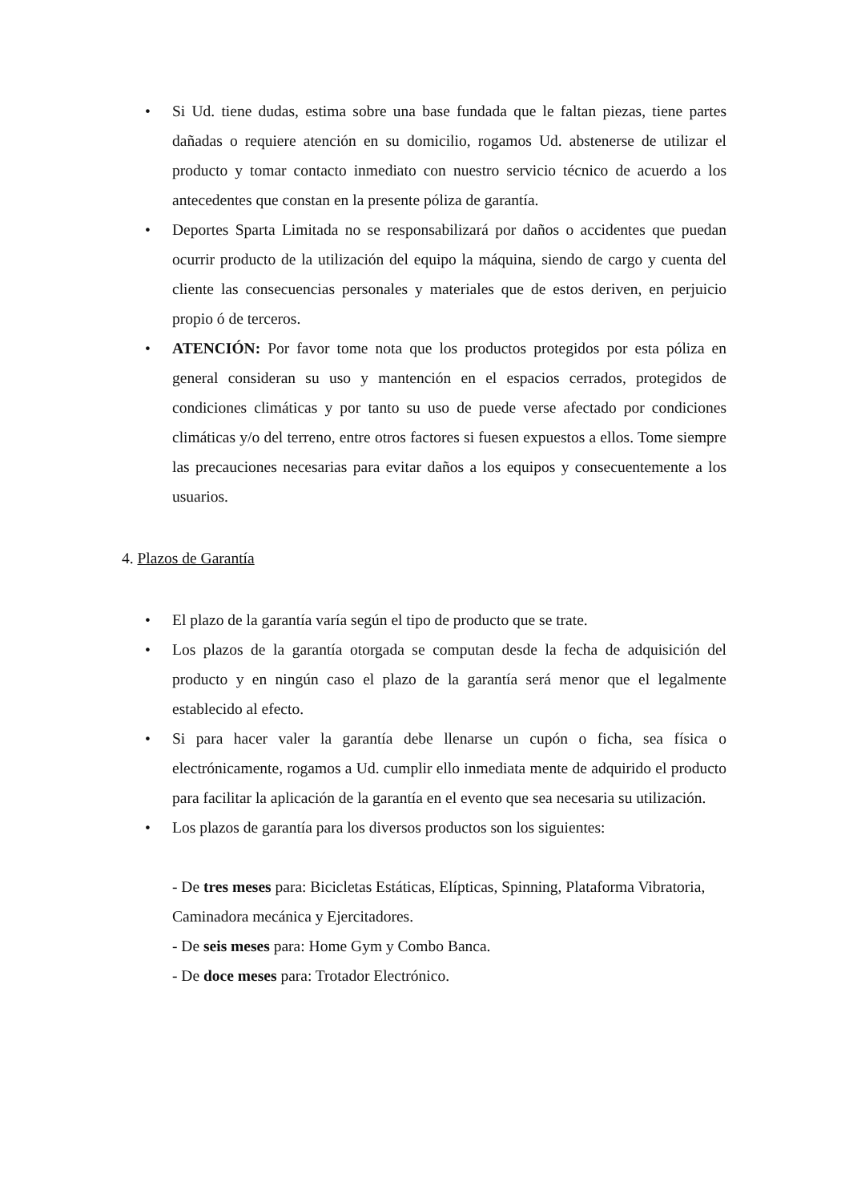• Si Ud. tiene dudas, estima sobre una base fundada que le faltan piezas, tiene partes dañadas o requiere atención en su domicilio, rogamos Ud. abstenerse de utilizar el producto y tomar contacto inmediato con nuestro servicio técnico de acuerdo a los antecedentes que constan en la presente póliza de garantía.
• Deportes Sparta Limitada no se responsabilizará por daños o accidentes que puedan ocurrir producto de la utilización del equipo la máquina, siendo de cargo y cuenta del cliente las consecuencias personales y materiales que de estos deriven, en perjuicio propio ó de terceros.
• ATENCIÓN: Por favor tome nota que los productos protegidos por esta póliza en general consideran su uso y mantención en el espacios cerrados, protegidos de condiciones climáticas y por tanto su uso de puede verse afectado por condiciones climáticas y/o del terreno, entre otros factores si fuesen expuestos a ellos. Tome siempre las precauciones necesarias para evitar daños a los equipos y consecuentemente a los usuarios.
4. Plazos de Garantía
• El plazo de la garantía varía según el tipo de producto que se trate.
• Los plazos de la garantía otorgada se computan desde la fecha de adquisición del producto y en ningún caso el plazo de la garantía será menor que el legalmente establecido al efecto.
• Si para hacer valer la garantía debe llenarse un cupón o ficha, sea física o electrónicamente, rogamos a Ud. cumplir ello inmediata mente de adquirido el producto para facilitar la aplicación de la garantía en el evento que sea necesaria su utilización.
• Los plazos de garantía para los diversos productos son los siguientes:
- De tres meses para: Bicicletas Estáticas, Elípticas, Spinning, Plataforma Vibratoria, Caminadora mecánica y Ejercitadores.
- De seis meses para: Home Gym y Combo Banca.
- De doce meses para: Trotador Electrónico.